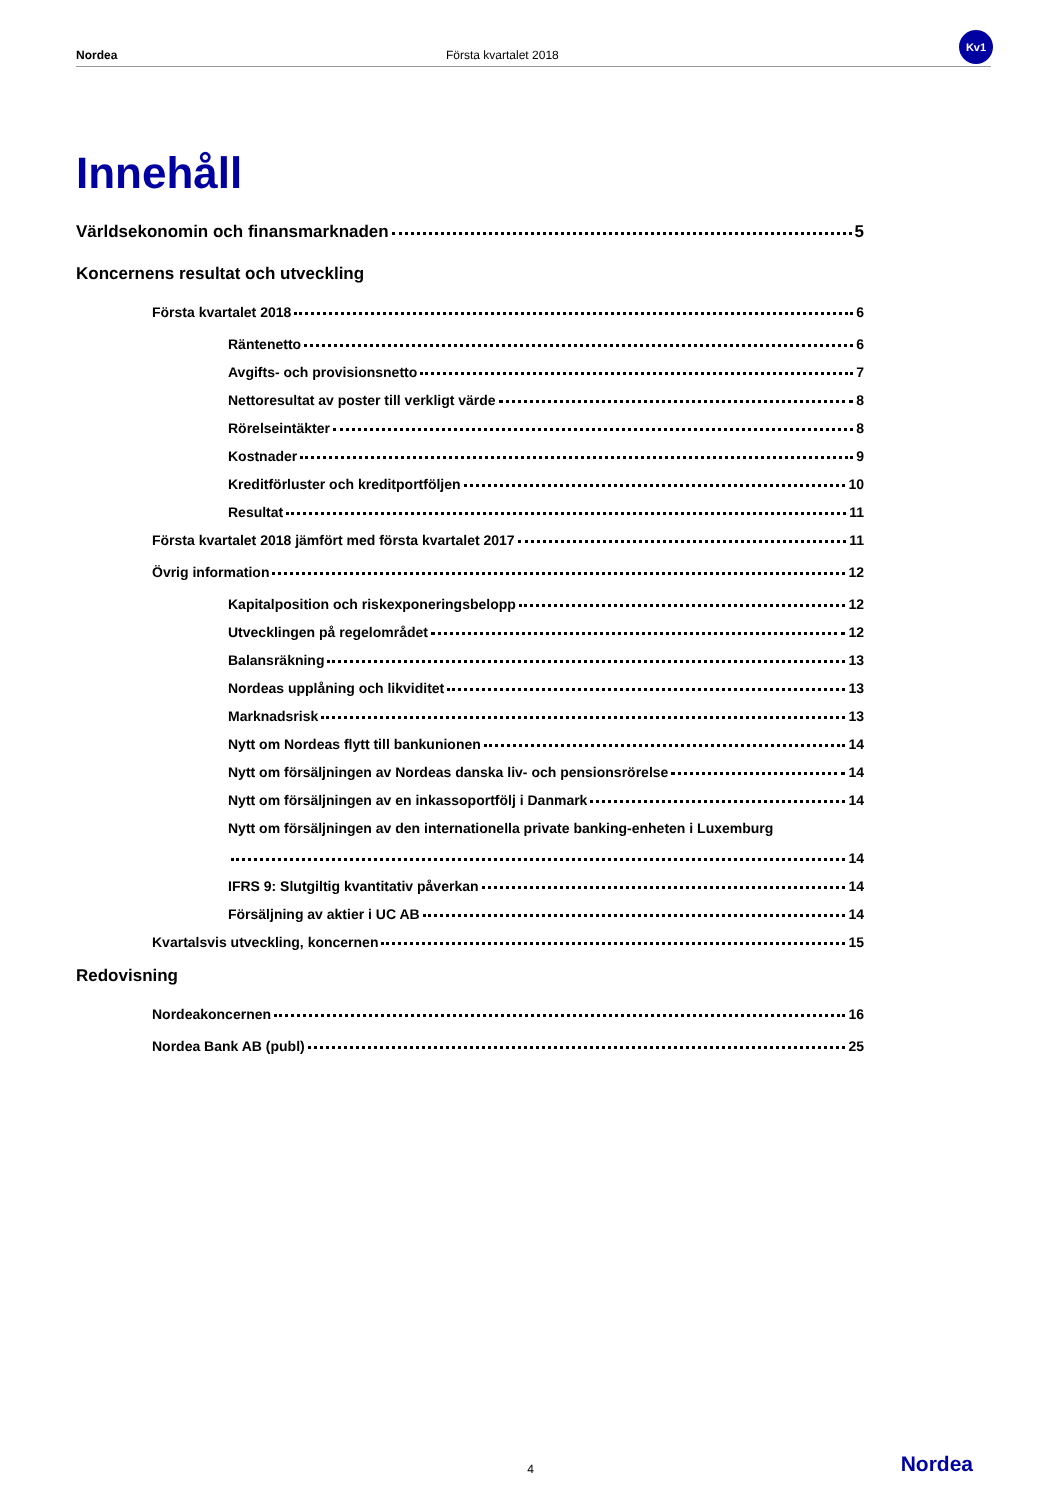Nordea Första kvartalet 2018
Kv1
Innehåll
Världsekonomin och finansmarknaden 5
Koncernens resultat och utveckling
Första kvartalet 2018 6
Räntenetto 6
Avgifts- och provisionsnetto 7
Nettoresultat av poster till verkligt värde 8
Rörelseintäkter 8
Kostnader 9
Kreditförluster och kreditportföljen 10
Resultat 11
Första kvartalet 2018 jämfört med första kvartalet 2017 11
Övrig information 12
Kapitalposition och riskexponeringsbelopp 12
Utvecklingen på regelområdet 12
Balansräkning 13
Nordeas upplåning och likviditet 13
Marknadsrisk 13
Nytt om Nordeas flytt till bankunionen 14
Nytt om försäljningen av Nordeas danska liv- och pensionsrörelse 14
Nytt om försäljningen av en inkassoportfölj i Danmark 14
Nytt om försäljningen av den internationella private banking-enheten i Luxemburg
14
IFRS 9: Slutgiltig kvantitativ påverkan 14
Försäljning av aktier i UC AB 14
Kvartalsvis utveckling, koncernen 15
Redovisning
Nordeakoncernen 16
Nordea Bank AB (publ) 25
4 Nordea